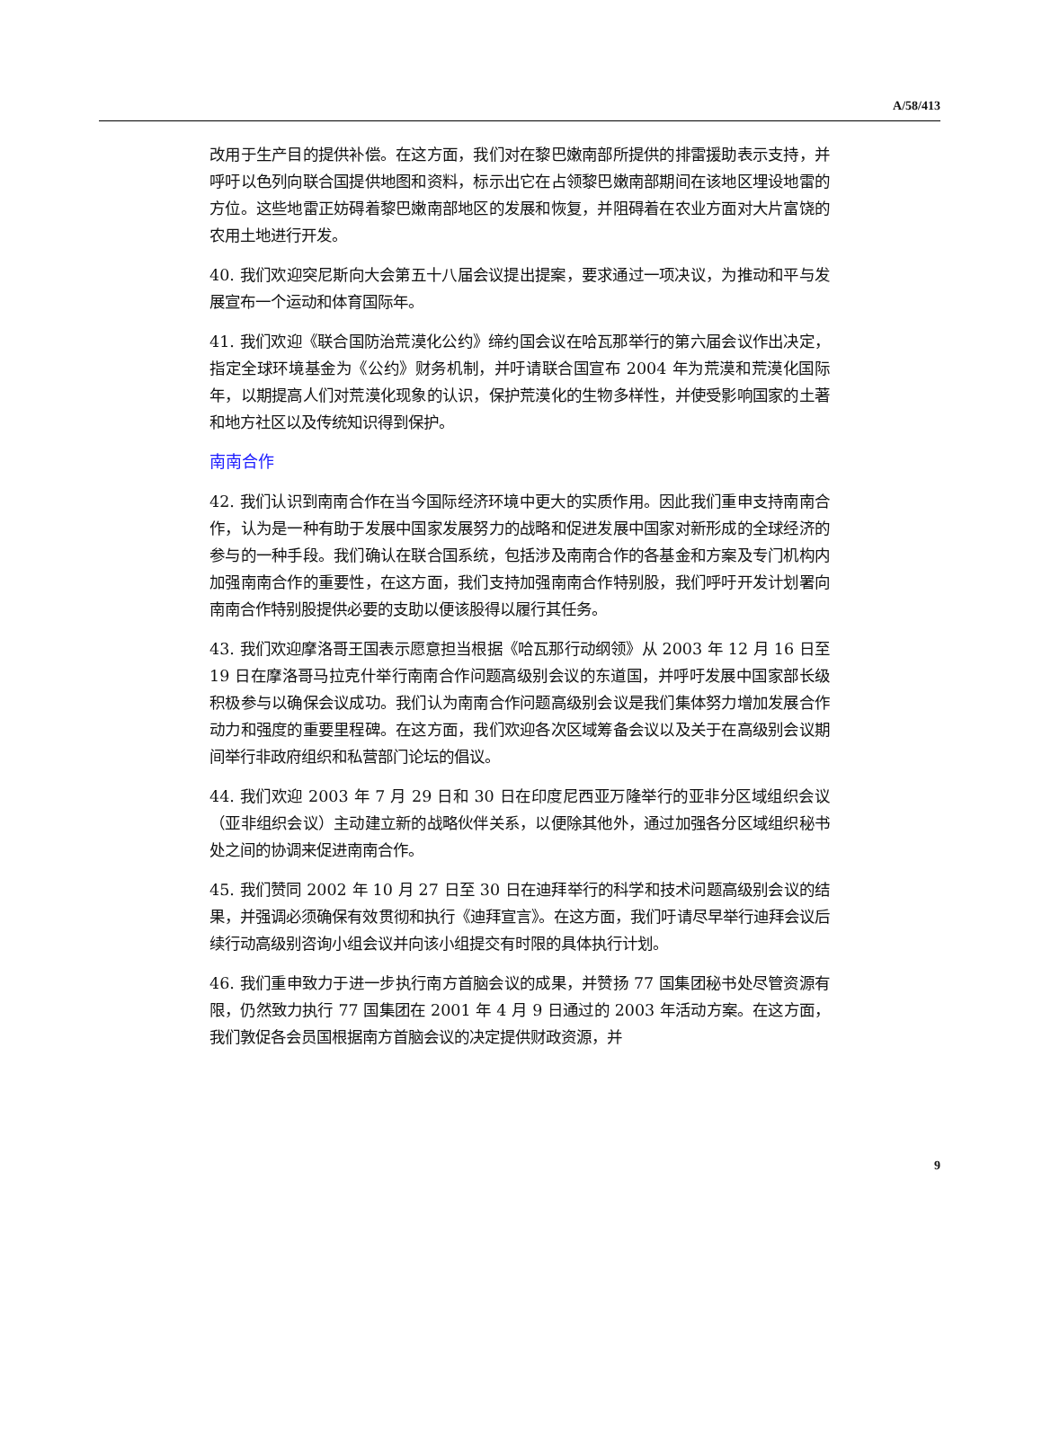A/58/413
改用于生产目的提供补偿。在这方面，我们对在黎巴嫩南部所提供的排雷援助表示支持，并呼吁以色列向联合国提供地图和资料，标示出它在占领黎巴嫩南部期间在该地区埋设地雷的方位。这些地雷正妨碍着黎巴嫩南部地区的发展和恢复，并阻碍着在农业方面对大片富饶的农用土地进行开发。
40. 我们欢迎突尼斯向大会第五十八届会议提出提案，要求通过一项决议，为推动和平与发展宣布一个运动和体育国际年。
41. 我们欢迎《联合国防治荒漠化公约》缔约国会议在哈瓦那举行的第六届会议作出决定，指定全球环境基金为《公约》财务机制，并吁请联合国宣布 2004 年为荒漠和荒漠化国际年，以期提高人们对荒漠化现象的认识，保护荒漠化的生物多样性，并使受影响国家的土著和地方社区以及传统知识得到保护。
南南合作
42. 我们认识到南南合作在当今国际经济环境中更大的实质作用。因此我们重申支持南南合作，认为是一种有助于发展中国家发展努力的战略和促进发展中国家对新形成的全球经济的参与的一种手段。我们确认在联合国系统，包括涉及南南合作的各基金和方案及专门机构内加强南南合作的重要性，在这方面，我们支持加强南南合作特别股，我们呼吁开发计划署向南南合作特别股提供必要的支助以便该股得以履行其任务。
43. 我们欢迎摩洛哥王国表示愿意担当根据《哈瓦那行动纲领》从 2003 年 12 月 16 日至 19 日在摩洛哥马拉克什举行南南合作问题高级别会议的东道国，并呼吁发展中国家部长级积极参与以确保会议成功。我们认为南南合作问题高级别会议是我们集体努力增加发展合作动力和强度的重要里程碑。在这方面，我们欢迎各次区域筹备会议以及关于在高级别会议期间举行非政府组织和私营部门论坛的倡议。
44. 我们欢迎 2003 年 7 月 29 日和 30 日在印度尼西亚万隆举行的亚非分区域组织会议（亚非组织会议）主动建立新的战略伙伴关系，以便除其他外，通过加强各分区域组织秘书处之间的协调来促进南南合作。
45. 我们赞同 2002 年 10 月 27 日至 30 日在迪拜举行的科学和技术问题高级别会议的结果，并强调必须确保有效贯彻和执行《迪拜宣言》。在这方面，我们吁请尽早举行迪拜会议后续行动高级别咨询小组会议并向该小组提交有时限的具体执行计划。
46. 我们重申致力于进一步执行南方首脑会议的成果，并赞扬 77 国集团秘书处尽管资源有限，仍然致力执行 77 国集团在 2001 年 4 月 9 日通过的 2003 年活动方案。在这方面，我们敦促各会员国根据南方首脑会议的决定提供财政资源，并
9